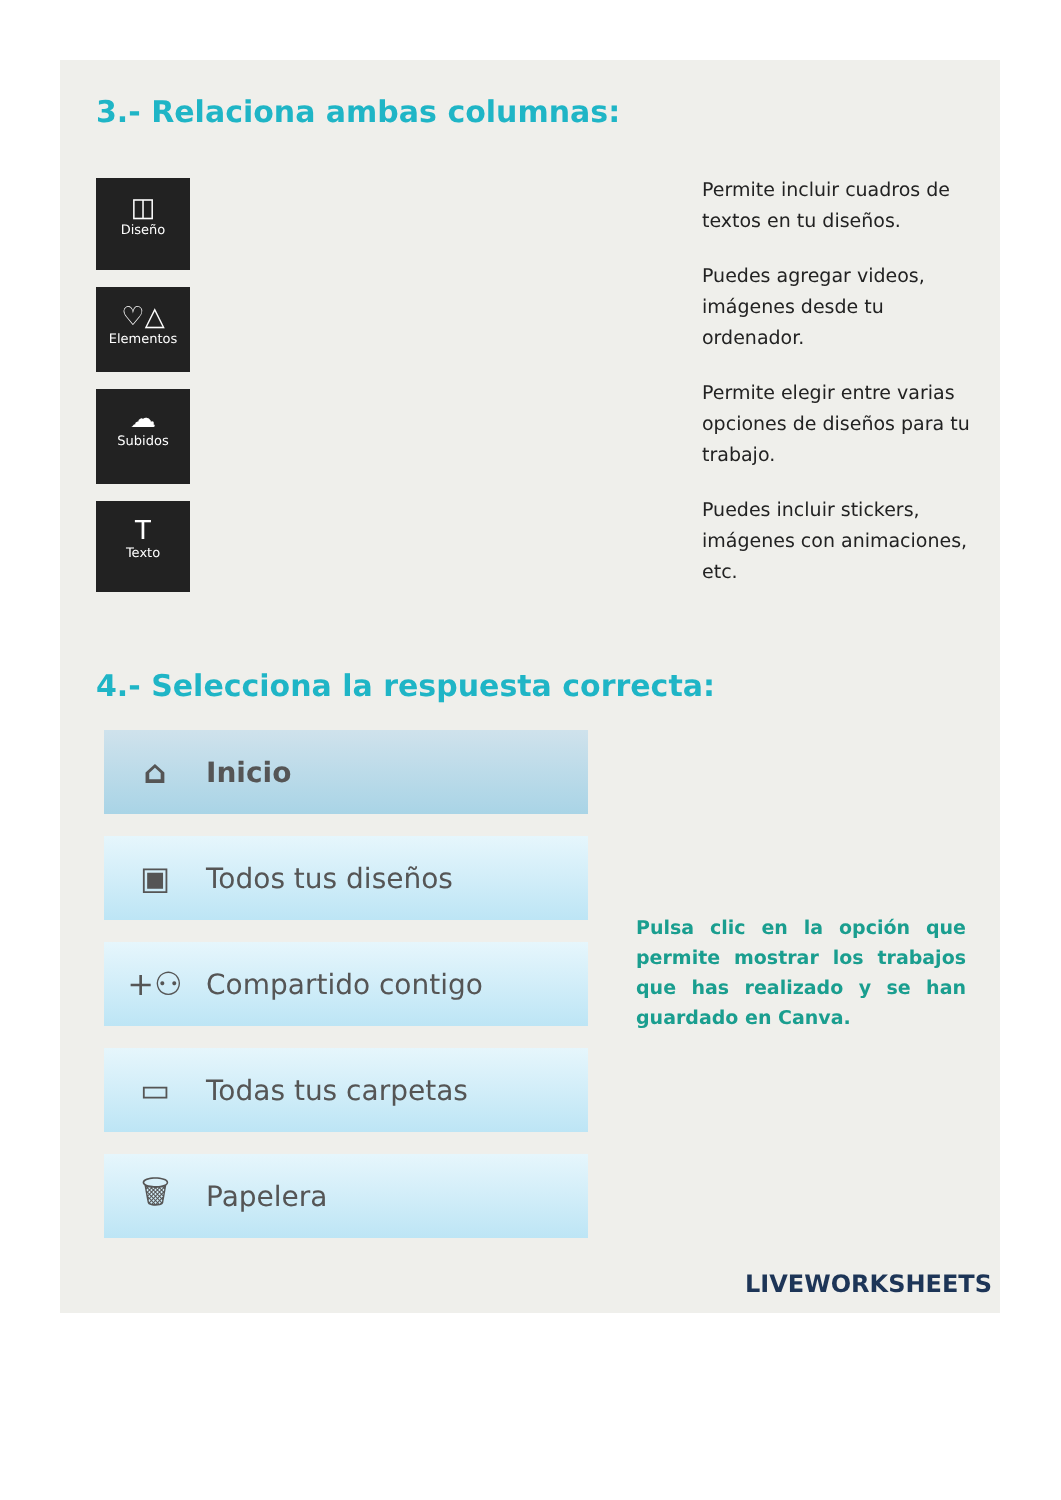3.- Relaciona ambas columnas:
◫
Diseño
♡△
Elementos
☁
Subidos
T
Texto
Permite incluir cuadros de textos en tu diseños.
Puedes agregar videos, imágenes desde tu ordenador.
Permite elegir entre varias opciones de diseños para tu trabajo.
Puedes incluir stickers, imágenes con animaciones, etc.
4.- Selecciona la respuesta correcta:
⌂ Inicio
▣ Todos tus diseños
+⚇ Compartido contigo
▭ Todas tus carpetas
🗑 Papelera
Pulsa clic en la opción que permite mostrar los trabajos que has realizado y se han guardado en Canva.
LIVEWORKSHEETS